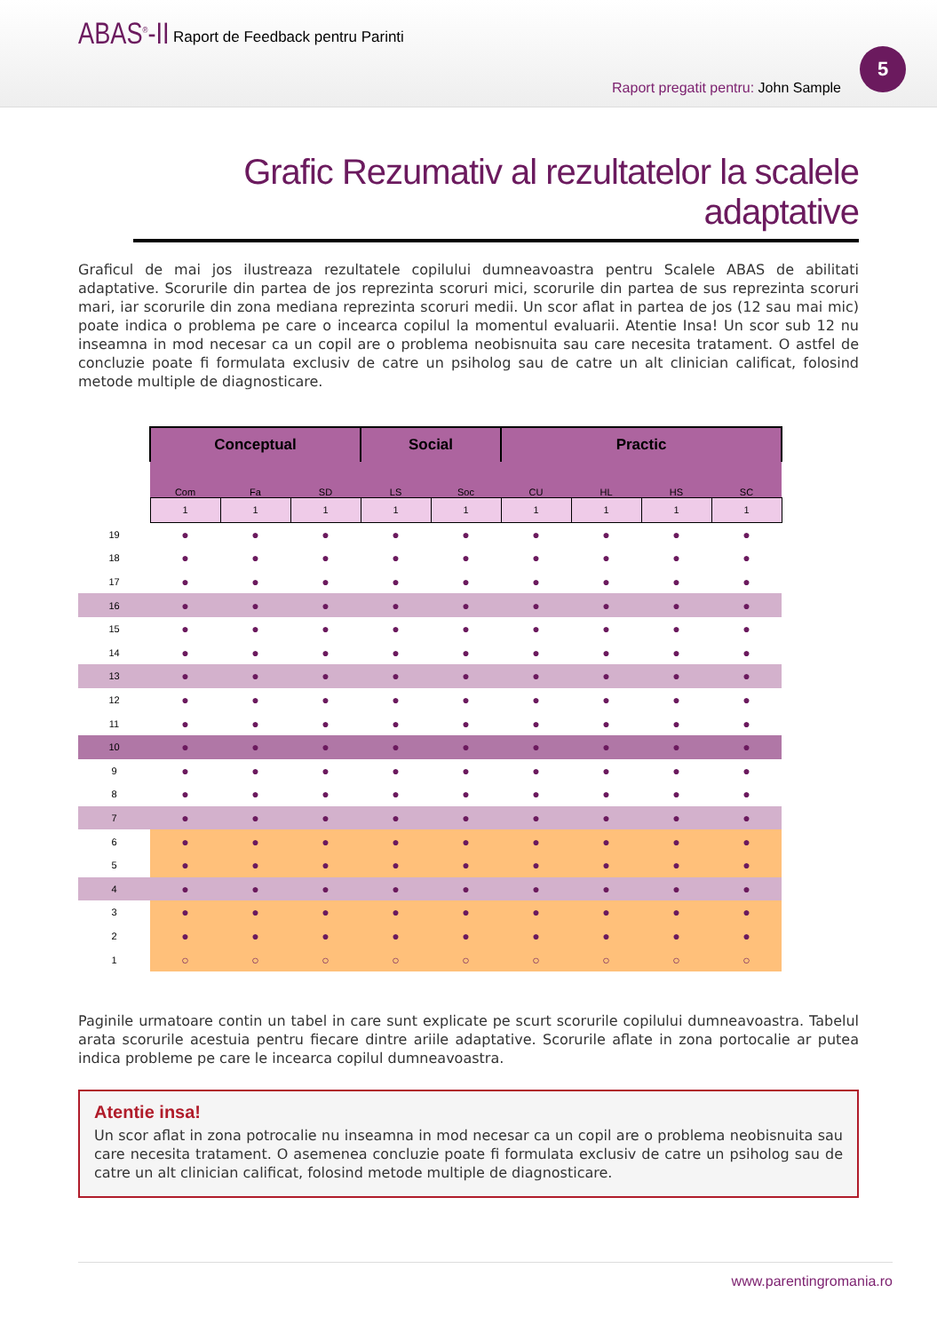ABAS<sup>®</sup>-II
Raport de Feedback pentru Parinti
Raport pregatit pentru: John Sample
5
Grafic Rezumativ al rezultatelor la scalele adaptative
Graficul de mai jos ilustreaza rezultatele copilului dumneavoastra pentru Scalele ABAS de abilitati adaptative. Scorurile din partea de jos reprezinta scoruri mici, scorurile din partea de sus reprezinta scoruri mari, iar scorurile din zona mediana reprezinta scoruri medii. Un scor aflat in partea de jos (12 sau mai mic) poate indica o problema pe care o incearca copilul la momentul evaluarii. Atentie Insa! Un scor sub 12 nu inseamna in mod necesar ca un copil are o problema neobisnuita sau care necesita tratament. O astfel de concluzie poate fi formulata exclusiv de catre un psiholog sau de catre un alt clinician calificat, folosind metode multiple de diagnosticare.
| | Conceptual | | | Social | | Practic | | | |
| | Com | Fa | SD | LS | Soc | CU | HL | HS | SC |
| | 1 | 1 | 1 | 1 | 1 | 1 | 1 | 1 | 1 |
| 19 | ● | ● | ● | ● | ● | ● | ● | ● | ● |
| 18 | ● | ● | ● | ● | ● | ● | ● | ● | ● |
| 17 | ● | ● | ● | ● | ● | ● | ● | ● | ● |
| 16 | ● | ● | ● | ● | ● | ● | ● | ● | ● |
| 15 | ● | ● | ● | ● | ● | ● | ● | ● | ● |
| 14 | ● | ● | ● | ● | ● | ● | ● | ● | ● |
| 13 | ● | ● | ● | ● | ● | ● | ● | ● | ● |
| 12 | ● | ● | ● | ● | ● | ● | ● | ● | ● |
| 11 | ● | ● | ● | ● | ● | ● | ● | ● | ● |
| 10 | ● | ● | ● | ● | ● | ● | ● | ● | ● |
| 9 | ● | ● | ● | ● | ● | ● | ● | ● | ● |
| 8 | ● | ● | ● | ● | ● | ● | ● | ● | ● |
| 7 | ● | ● | ● | ● | ● | ● | ● | ● | ● |
| 6 | ● | ● | ● | ● | ● | ● | ● | ● | ● |
| 5 | ● | ● | ● | ● | ● | ● | ● | ● | ● |
| 4 | ● | ● | ● | ● | ● | ● | ● | ● | ● |
| 3 | ● | ● | ● | ● | ● | ● | ● | ● | ● |
| 2 | ● | ● | ● | ● | ● | ● | ● | ● | ● |
| 1 | ○ | ○ | ○ | ○ | ○ | ○ | ○ | ○ | ○ |
Paginile urmatoare contin un tabel in care sunt explicate pe scurt scorurile copilului dumneavoastra. Tabelul arata scorurile acestuia pentru fiecare dintre ariile adaptative. Scorurile aflate in zona portocalie ar putea indica probleme pe care le incearca copilul dumneavoastra.
Atentie insa!
Un scor aflat in zona potrocalie nu inseamna in mod necesar ca un copil are o problema neobisnuita sau care necesita tratament. O asemenea concluzie poate fi formulata exclusiv de catre un psiholog sau de catre un alt clinician calificat, folosind metode multiple de diagnosticare.
www.parentingromania.ro